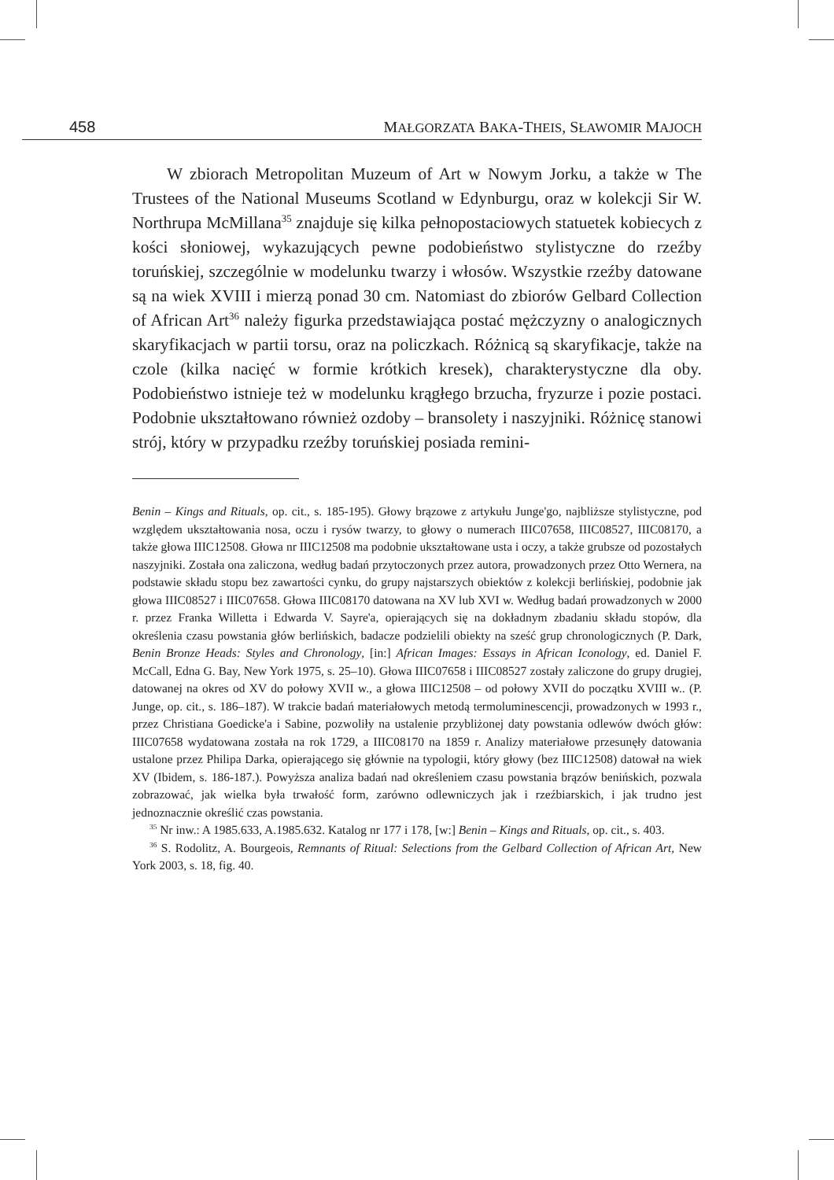458 MAŁGORZATA BAKA-THEIS, SŁAWOMIR MAJOCH
W zbiorach Metropolitan Muzeum of Art w Nowym Jorku, a także w The Trustees of the National Museums Scotland w Edynburgu, oraz w kolekcji Sir W. Northrupa McMillana<sup>35</sup> znajduje się kilka pełnopostaciowych statuetek kobiecych z kości słoniowej, wykazujących pewne podobieństwo stylistyczne do rzeźby toruńskiej, szczególnie w modelunku twarzy i włosów. Wszystkie rzeźby datowane są na wiek XVIII i mierzą ponad 30 cm. Natomiast do zbiorów Gelbard Collection of African Art<sup>36</sup> należy figurka przedstawiająca postać mężczyzny o analogicznych skaryfikacjach w partii torsu, oraz na policzkach. Różnicą są skaryfikacje, także na czole (kilka nacięć w formie krótkich kresek), charakterystyczne dla oby. Podobieństwo istnieje też w modelunku krągłego brzucha, fryzurze i pozie postaci. Podobnie ukształtowano również ozdoby – bransolety i naszyjniki. Różnicę stanowi strój, który w przypadku rzeźby toruńskiej posiada remini-
Benin – Kings and Rituals, op. cit., s. 185-195). Głowy brązowe z artykułu Junge'go, najbliższe stylistyczne, pod względem ukształtowania nosa, oczu i rysów twarzy, to głowy o numerach IIIC07658, IIIC08527, IIIC08170, a także głowa IIIC12508. Głowa nr IIIC12508 ma podobnie ukształtowane usta i oczy, a także grubsze od pozostałych naszyjniki. Została ona zaliczona, według badań przytoczonych przez autora, prowadzonych przez Otto Wernera, na podstawie składu stopu bez zawartości cynku, do grupy najstarszych obiektów z kolekcji berlińskiej, podobnie jak głowa IIIC08527 i IIIC07658. Głowa IIIC08170 datowana na XV lub XVI w. Według badań prowadzonych w 2000 r. przez Franka Willetta i Edwarda V. Sayre'a, opierających się na dokładnym zbadaniu składu stopów, dla określenia czasu powstania głów berlińskich, badacze podzielili obiekty na sześć grup chronologicznych (P. Dark, Benin Bronze Heads: Styles and Chronology, [in:] African Images: Essays in African Iconology, ed. Daniel F. McCall, Edna G. Bay, New York 1975, s. 25–10). Głowa IIIC07658 i IIIC08527 zostały zaliczone do grupy drugiej, datowanej na okres od XV do połowy XVII w., a głowa IIIC12508 – od połowy XVII do początku XVIII w.. (P. Junge, op. cit., s. 186–187). W trakcie badań materiałowych metodą termoluminescencji, prowadzonych w 1993 r., przez Christiana Goedicke'a i Sabine, pozwoliły na ustalenie przybliżonej daty powstania odlewów dwóch głów: IIIC07658 wydatowana została na rok 1729, a IIIC08170 na 1859 r. Analizy materiałowe przesunęły datowania ustalone przez Philipa Darka, opierającego się głównie na typologii, który głowy (bez IIIC12508) datował na wiek XV (Ibidem, s. 186-187.). Powyższa analiza badań nad określeniem czasu powstania brązów benińskich, pozwala zobrazować, jak wielka była trwałość form, zarówno odlewniczych jak i rzeźbiarskich, i jak trudno jest jednoznacznie określić czas powstania.
<sup>35</sup> Nr inw.: A 1985.633, A.1985.632. Katalog nr 177 i 178, [w:] Benin – Kings and Rituals, op. cit., s. 403.
<sup>36</sup> S. Rodolitz, A. Bourgeois, Remnants of Ritual: Selections from the Gelbard Collection of African Art, New York 2003, s. 18, fig. 40.